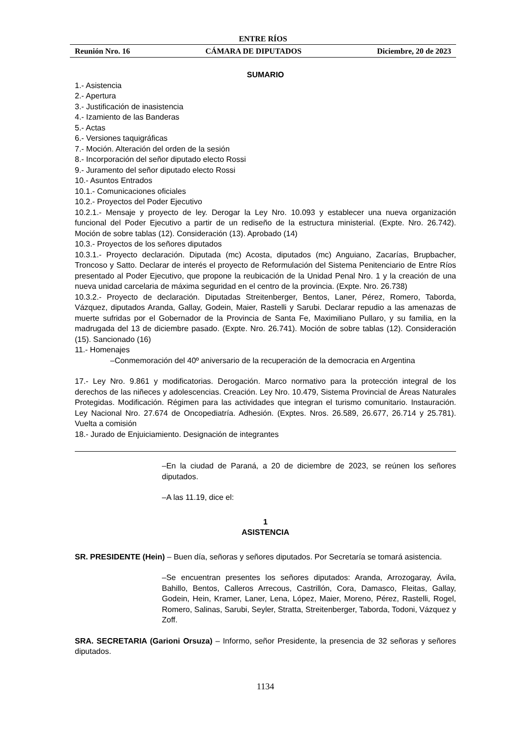ENTRE RÍOS
Reunión Nro. 16 CÁMARA DE DIPUTADOS Diciembre, 20 de 2023
SUMARIO
1.- Asistencia
2.- Apertura
3.- Justificación de inasistencia
4.- Izamiento de las Banderas
5.- Actas
6.- Versiones taquigráficas
7.- Moción. Alteración del orden de la sesión
8.- Incorporación del señor diputado electo Rossi
9.- Juramento del señor diputado electo Rossi
10.- Asuntos Entrados
10.1.- Comunicaciones oficiales
10.2.- Proyectos del Poder Ejecutivo
10.2.1.- Mensaje y proyecto de ley. Derogar la Ley Nro. 10.093 y establecer una nueva organización funcional del Poder Ejecutivo a partir de un rediseño de la estructura ministerial. (Expte. Nro. 26.742). Moción de sobre tablas (12). Consideración (13). Aprobado (14)
10.3.- Proyectos de los señores diputados
10.3.1.- Proyecto declaración. Diputada (mc) Acosta, diputados (mc) Anguiano, Zacarías, Brupbacher, Troncoso y Satto. Declarar de interés el proyecto de Reformulación del Sistema Penitenciario de Entre Ríos presentado al Poder Ejecutivo, que propone la reubicación de la Unidad Penal Nro. 1 y la creación de una nueva unidad carcelaria de máxima seguridad en el centro de la provincia. (Expte. Nro. 26.738)
10.3.2.- Proyecto de declaración. Diputadas Streitenberger, Bentos, Laner, Pérez, Romero, Taborda, Vázquez, diputados Aranda, Gallay, Godein, Maier, Rastelli y Sarubi. Declarar repudio a las amenazas de muerte sufridas por el Gobernador de la Provincia de Santa Fe, Maximiliano Pullaro, y su familia, en la madrugada del 13 de diciembre pasado. (Expte. Nro. 26.741). Moción de sobre tablas (12). Consideración (15). Sancionado (16)
11.- Homenajes
–Conmemoración del 40º aniversario de la recuperación de la democracia en Argentina
17.- Ley Nro. 9.861 y modificatorias. Derogación. Marco normativo para la protección integral de los derechos de las niñeces y adolescencias. Creación. Ley Nro. 10.479, Sistema Provincial de Áreas Naturales Protegidas. Modificación. Régimen para las actividades que integran el turismo comunitario. Instauración. Ley Nacional Nro. 27.674 de Oncopediatría. Adhesión. (Exptes. Nros. 26.589, 26.677, 26.714 y 25.781). Vuelta a comisión
18.- Jurado de Enjuiciamiento. Designación de integrantes
–En la ciudad de Paraná, a 20 de diciembre de 2023, se reúnen los señores diputados.
–A las 11.19, dice el:
1
ASISTENCIA
SR. PRESIDENTE (Hein) – Buen día, señoras y señores diputados. Por Secretaría se tomará asistencia.
–Se encuentran presentes los señores diputados: Aranda, Arrozogaray, Ávila, Bahillo, Bentos, Calleros Arrecous, Castrillón, Cora, Damasco, Fleitas, Gallay, Godein, Hein, Kramer, Laner, Lena, López, Maier, Moreno, Pérez, Rastelli, Rogel, Romero, Salinas, Sarubi, Seyler, Stratta, Streitenberger, Taborda, Todoni, Vázquez y Zoff.
SRA. SECRETARIA (Garioni Orsuza) – Informo, señor Presidente, la presencia de 32 señoras y señores diputados.
1134